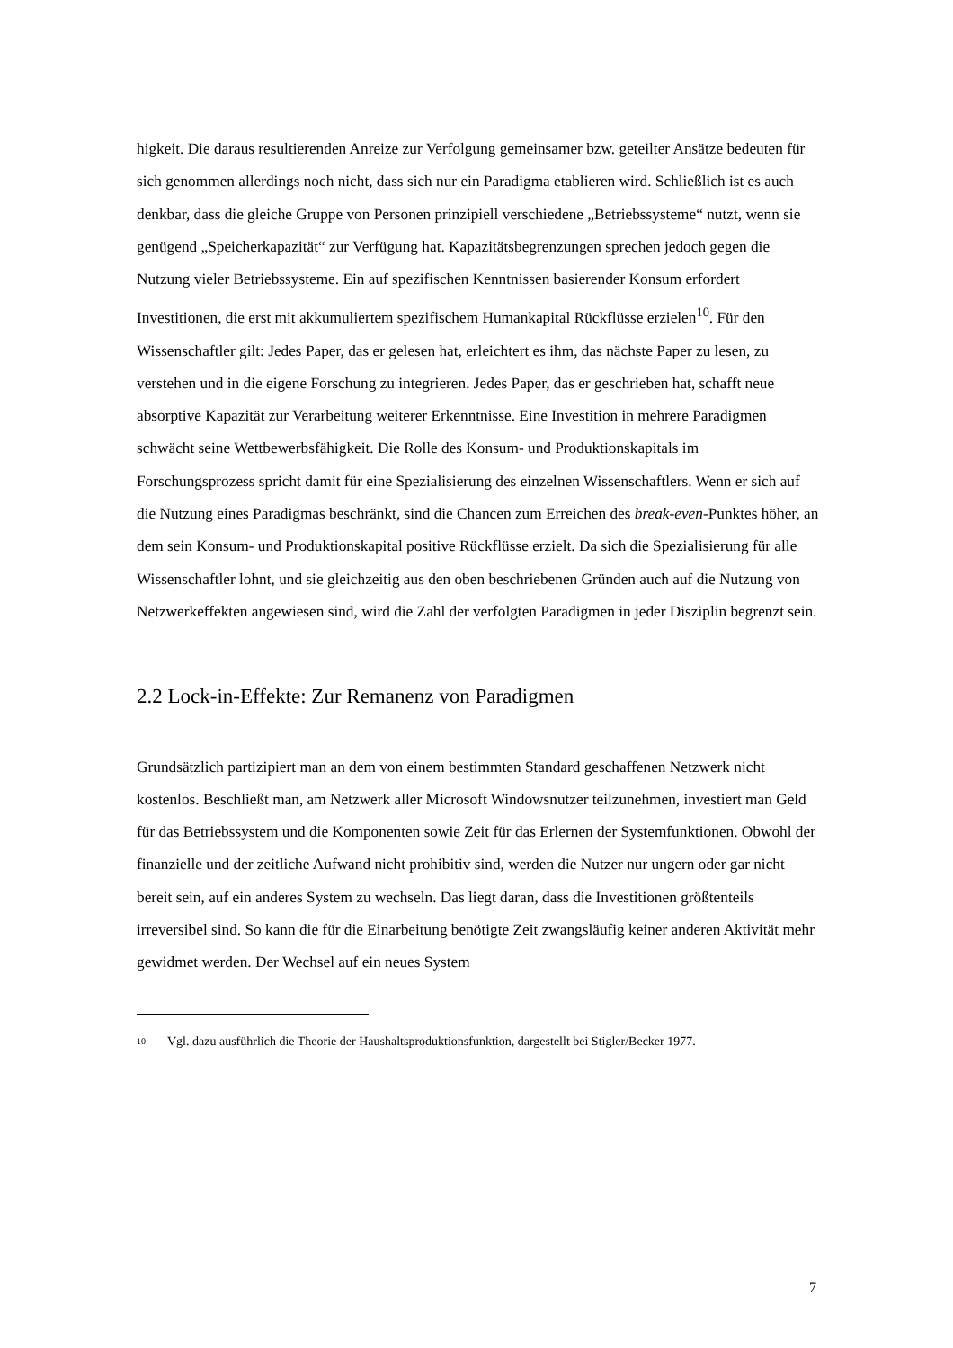higkeit. Die daraus resultierenden Anreize zur Verfolgung gemeinsamer bzw. geteilter Ansätze bedeuten für sich genommen allerdings noch nicht, dass sich nur ein Paradigma etablieren wird. Schließlich ist es auch denkbar, dass die gleiche Gruppe von Personen prinzipiell verschiedene „Betriebssysteme“ nutzt, wenn sie genügend „Speicherkapazität“ zur Verfügung hat. Kapazitätsbegrenzungen sprechen jedoch gegen die Nutzung vieler Betriebssysteme. Ein auf spezifischen Kenntnissen basierender Konsum erfordert Investitionen, die erst mit akkumuliertem spezifischem Humankapital Rückflüsse erzielen<sup>10</sup>. Für den Wissenschaftler gilt: Jedes Paper, das er gelesen hat, erleichtert es ihm, das nächste Paper zu lesen, zu verstehen und in die eigene Forschung zu integrieren. Jedes Paper, das er geschrieben hat, schafft neue absorptive Kapazität zur Verarbeitung weiterer Erkenntnisse. Eine Investition in mehrere Paradigmen schwächt seine Wettbewerbsfähigkeit. Die Rolle des Konsum- und Produktionskapitals im Forschungsprozess spricht damit für eine Spezialisierung des einzelnen Wissenschaftlers. Wenn er sich auf die Nutzung eines Paradigmas beschränkt, sind die Chancen zum Erreichen des break-even-Punktes höher, an dem sein Konsum- und Produktionskapital positive Rückflüsse erzielt. Da sich die Spezialisierung für alle Wissenschaftler lohnt, und sie gleichzeitig aus den oben beschriebenen Gründen auch auf die Nutzung von Netzwerkeffekten angewiesen sind, wird die Zahl der verfolgten Paradigmen in jeder Disziplin begrenzt sein.
2.2 Lock-in-Effekte: Zur Remanenz von Paradigmen
Grundsätzlich partizipiert man an dem von einem bestimmten Standard geschaffenen Netzwerk nicht kostenlos. Beschließt man, am Netzwerk aller Microsoft Windowsnutzer teilzunehmen, investiert man Geld für das Betriebssystem und die Komponenten sowie Zeit für das Erlernen der Systemfunktionen. Obwohl der finanzielle und der zeitliche Aufwand nicht prohibitiv sind, werden die Nutzer nur ungern oder gar nicht bereit sein, auf ein anderes System zu wechseln. Das liegt daran, dass die Investitionen größtenteils irreversibel sind. So kann die für die Einarbeitung benötigte Zeit zwangsläufig keiner anderen Aktivität mehr gewidmet werden. Der Wechsel auf ein neues System
10 Vgl. dazu ausführlich die Theorie der Haushaltsproduktionsfunktion, dargestellt bei Stigler/Becker 1977.
7